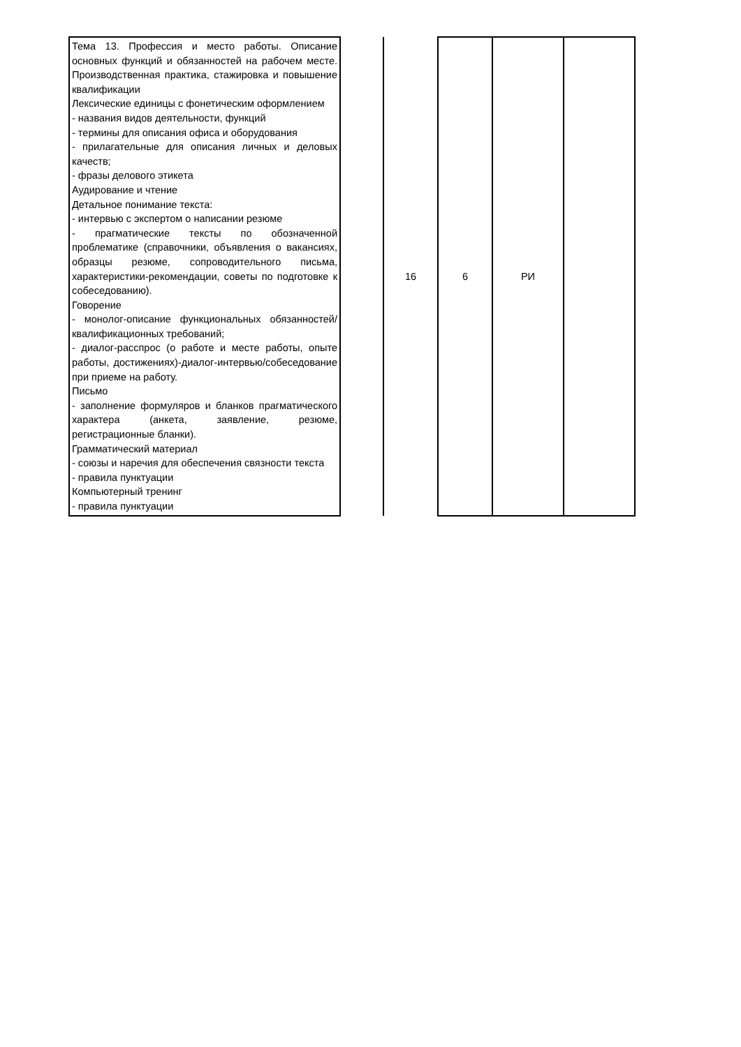| Тема 13. Профессия и место работы. Описание основных функций и обязанностей на рабочем месте. Производственная практика, стажировка и повышение квалификации Лексические единицы с фонетическим оформлением - названия видов деятельности, функций - термины для описания офиса и оборудования - прилагательные для описания личных и деловых качеств; - фразы делового этикета Аудирование и чтение Детальное понимание текста: - интервью с экспертом о написании резюме - прагматические тексты по обозначенной проблематике (справочники, объявления о вакансиях, образцы резюме, сопроводительного письма, характеристики-рекомендации, советы по подготовке к собеседованию). Говорение - монолог-описание функциональных обязанностей/квалификационных требований; - диалог-расспрос (о работе и месте работы, опыте работы, достижениях)-диалог-интервью/собеседование при приеме на работу. Письмо - заполнение формуляров и бланков прагматического характера (анкета, заявление, резюме, регистрационные бланки). Грамматический материал - союзы и наречия для обеспечения связности текста - правила пунктуации Компьютерный тренинг - правила пунктуации | | 16 | 6 | РИ | |